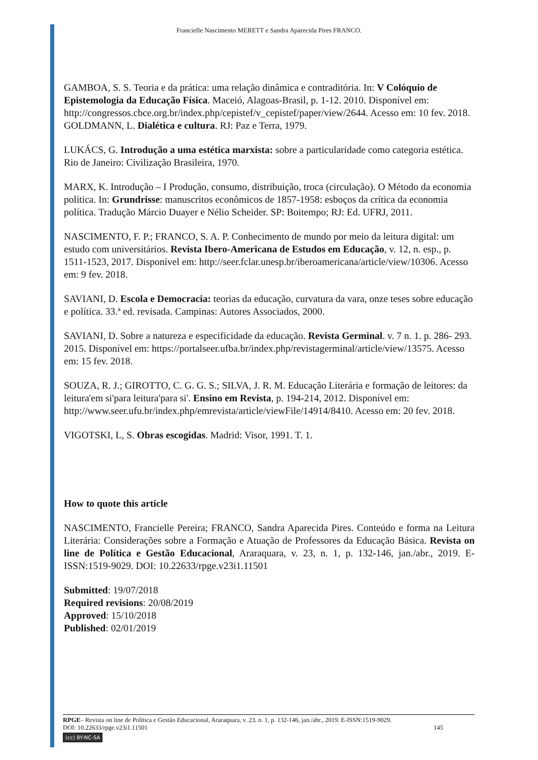Francielle Nascimento MERETT e Sandra Aparecida Pires FRANCO.
GAMBOA, S. S. Teoria e da prática: uma relação dinâmica e contraditória. In: V Colóquio de Epistemologia da Educação Física. Maceió, Alagoas-Brasil, p. 1-12. 2010. Disponível em: http://congressos.cbce.org.br/index.php/cepistef/v_cepistef/paper/view/2644. Acesso em: 10 fev. 2018.
GOLDMANN, L. Dialética e cultura. RJ: Paz e Terra, 1979.
LUKÁCS, G. Introdução a uma estética marxista: sobre a particularidade como categoria estética. Rio de Janeiro: Civilização Brasileira, 1970.
MARX, K. Introdução – I Produção, consumo, distribuição, troca (circulação). O Método da economia política. In: Grundrisse: manuscritos econômicos de 1857-1958: esboços da crítica da economia política. Tradução Márcio Duayer e Nélio Scheider. SP: Boitempo; RJ: Ed. UFRJ, 2011.
NASCIMENTO, F. P.; FRANCO, S. A. P. Conhecimento de mundo por meio da leitura digital: um estudo com universitários. Revista Ibero-Americana de Estudos em Educação, v. 12, n. esp., p. 1511-1523, 2017. Disponível em: http://seer.fclar.unesp.br/iberoamericana/article/view/10306. Acesso em: 9 fev. 2018.
SAVIANI, D. Escola e Democracia: teorias da educação, curvatura da vara, onze teses sobre educação e política. 33.ª ed. revisada. Campinas: Autores Associados, 2000.
SAVIANI, D. Sobre a natureza e especificidade da educação. Revista Germinal. v. 7 n. 1. p. 286- 293. 2015. Disponível em: https://portalseer.ufba.br/index.php/revistagerminal/article/view/13575. Acesso em: 15 fev. 2018.
SOUZA, R. J.; GIROTTO, C. G. G. S.; SILVA, J. R. M. Educação Literária e formação de leitores: da leitura'em si'para leitura'para si'. Ensino em Revista, p. 194-214, 2012. Disponível em: http://www.seer.ufu.br/index.php/emrevista/article/viewFile/14914/8410. Acesso em: 20 fev. 2018.
VIGOTSKI, L, S. Obras escogidas. Madrid: Visor, 1991. T. 1.
How to quote this article
NASCIMENTO, Francielle Pereira; FRANCO, Sandra Aparecida Pires. Conteúdo e forma na Leitura Literária: Considerações sobre a Formação e Atuação de Professores da Educação Básica. Revista on line de Política e Gestão Educacional, Araraquara, v. 23, n. 1, p. 132-146, jan./abr., 2019. E-ISSN:1519-9029. DOI: 10.22633/rpge.v23i1.11501
Submitted: 19/07/2018
Required revisions: 20/08/2019
Approved: 15/10/2018
Published: 02/01/2019
RPGE– Revista on line de Política e Gestão Educacional, Araraquara, v. 23, n. 1, p. 132-146, jan./abr., 2019. E-ISSN:1519-9029.
DOI: 10.22633/rpge.v23i1.11501 145
(cc) BY-NC-SA